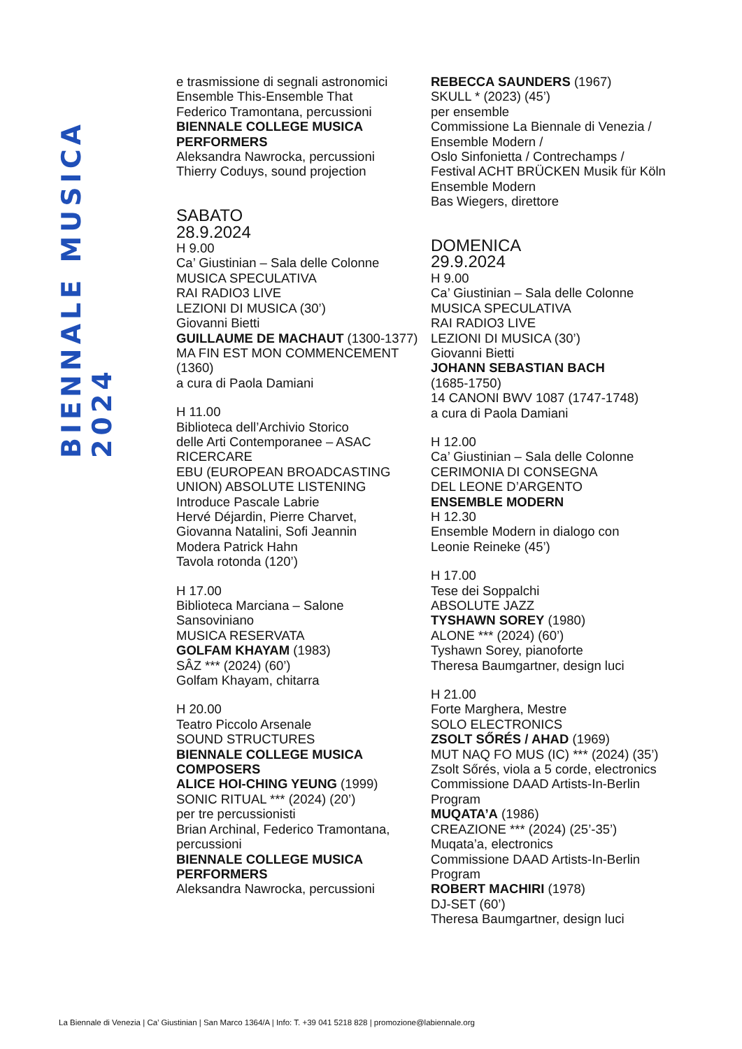BIENNALE MUSICA 2024
e trasmissione di segnali astronomici
Ensemble This-Ensemble That
Federico Tramontana, percussioni
BIENNALE COLLEGE MUSICA PERFORMERS
Aleksandra Nawrocka, percussioni
Thierry Coduys, sound projection
SABATO
28.9.2024
H 9.00
Ca’ Giustinian – Sala delle Colonne
MUSICA SPECULATIVA
RAI RADIO3 LIVE
LEZIONI DI MUSICA (30’)
Giovanni Bietti
GUILLAUME DE MACHAUT (1300-1377)
MA FIN EST MON COMMENCEMENT (1360)
a cura di Paola Damiani
H 11.00
Biblioteca dell’Archivio Storico
delle Arti Contemporanee – ASAC
RICERCARE
EBU (EUROPEAN BROADCASTING UNION) ABSOLUTE LISTENING
Introduce Pascale Labrie
Hervé Déjardin, Pierre Charvet,
Giovanna Natalini, Sofi Jeannin
Modera Patrick Hahn
Tavola rotonda (120’)
H 17.00
Biblioteca Marciana – Salone Sansoviniano
MUSICA RESERVATA
GOLFAM KHAYAM (1983)
SÂZ *** (2024) (60’)
Golfam Khayam, chitarra
H 20.00
Teatro Piccolo Arsenale
SOUND STRUCTURES
BIENNALE COLLEGE MUSICA COMPOSERS
ALICE HOI-CHING YEUNG (1999)
SONIC RITUAL *** (2024) (20’)
per tre percussionisti
Brian Archinal, Federico Tramontana, percussioni
BIENNALE COLLEGE MUSICA PERFORMERS
Aleksandra Nawrocka, percussioni
REBECCA SAUNDERS (1967)
SKULL * (2023) (45’)
per ensemble
Commissione La Biennale di Venezia / Ensemble Modern /
Oslo Sinfonietta / Contrechamps /
Festival ACHT BRÜCKEN Musik für Köln
Ensemble Modern
Bas Wiegers, direttore
DOMENICA
29.9.2024
H 9.00
Ca’ Giustinian – Sala delle Colonne
MUSICA SPECULATIVA
RAI RADIO3 LIVE
LEZIONI DI MUSICA (30’)
Giovanni Bietti
JOHANN SEBASTIAN BACH
(1685-1750)
14 CANONI BWV 1087 (1747-1748)
a cura di Paola Damiani
H 12.00
Ca’ Giustinian – Sala delle Colonne
CERIMONIA DI CONSEGNA
DEL LEONE D’ARGENTO
ENSEMBLE MODERN
H 12.30
Ensemble Modern in dialogo con
Leonie Reineke (45’)
H 17.00
Tese dei Soppalchi
ABSOLUTE JAZZ
TYSHAWN SOREY (1980)
ALONE *** (2024) (60’)
Tyshawn Sorey, pianoforte
Theresa Baumgartner, design luci
H 21.00
Forte Marghera, Mestre
SOLO ELECTRONICS
ZSOLT SŐRÉS / AHAD (1969)
MUT NAQ FO MUS (IC) *** (2024) (35’)
Zsolt Sőrés, viola a 5 corde, electronics
Commissione DAAD Artists-In-Berlin Program
MUQATA’A (1986)
CREAZIONE *** (2024) (25’-35’)
Muqata’a, electronics
Commissione DAAD Artists-In-Berlin Program
ROBERT MACHIRI (1978)
DJ-SET (60’)
Theresa Baumgartner, design luci
La Biennale di Venezia | Ca’ Giustinian | San Marco 1364/A | Info: T. +39 041 5218 828 | promozione@labiennale.org